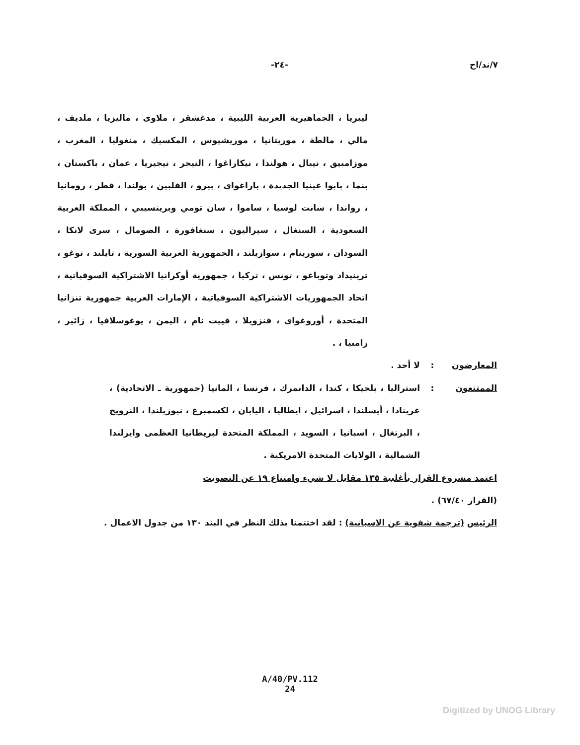٧/ند/اح -٢٤-
ليبريا ، الجماهيرية العربية الليبية ، مدغشقر ، ملاوى ، ماليزيا ، ملديف ، مالي ، مالطة ، موريتانيا ، موريشيوس ، المكسيك ، منغوليا ، المغرب ، موزامبيق ، نيبال ، هولندا ، نيكاراغوا ، النيجر ، نيجيريا ، عمان ، باكستان ، بنما ، بابوا غينيا الجديدة ، باراغواى ، بيرو ، الفلبين ، بولندا ، قطر ، رومانيا ، رواندا ، سانت لوسيا ، ساموا ، سان تومي وبرينسيبي ، المملكة العربية السعودية ، السنغال ، سيراليون ، سنغافورة ، الصومال ، سرى لانكا ، السودان ، سورينام ، سوازيلند ، الجمهورية العربية السورية ، تايلند ، توغو ، ترينيداد وتوباغو ، تونس ، تركيا ، جمهورية أوكرانيا الاشتراكية السوفياتية ، اتحاد الجمهوريات الاشتراكية السوفياتية ، الإمارات العربية جمهورية تنزانيا المتحدة ، أوروغواى ، فنزويلا ، فييت نام ، اليمن ، يوغوسلافيا ، زائير ، زامبيا ، .
المعارضون : لا أحد .
الممتنعون : استراليا ، بلجيكا ، كندا ، الدانمرك ، فرنسا ، المانيا (جمهورية ـ الاتحادية) ، غرينادا ، أيسلندا ، اسرائيل ، ايطاليا ، اليابان ، لكسمبرغ ، نيوزيلندا ، النرويج ، البرتغال ، اسبانيا ، السويد ، المملكة المتحدة لبريطانيا العظمى وايرلندا الشمالية ، الولايات المتحدة الامريكية .
اعتمد مشروع القرار بأغلبية ١٣٥ مقابل لا شيء وامتناع ١٩ عن التصويت
(القرار ٦٧/٤٠) .
الرئيس (ترجمة شفوية عن الاسبانية) : لقد اختتمنا بذلك النظر في البند ١٣٠ من جدول الاعمال .
A/40/PV.112
24
Digitized by UNOG Library